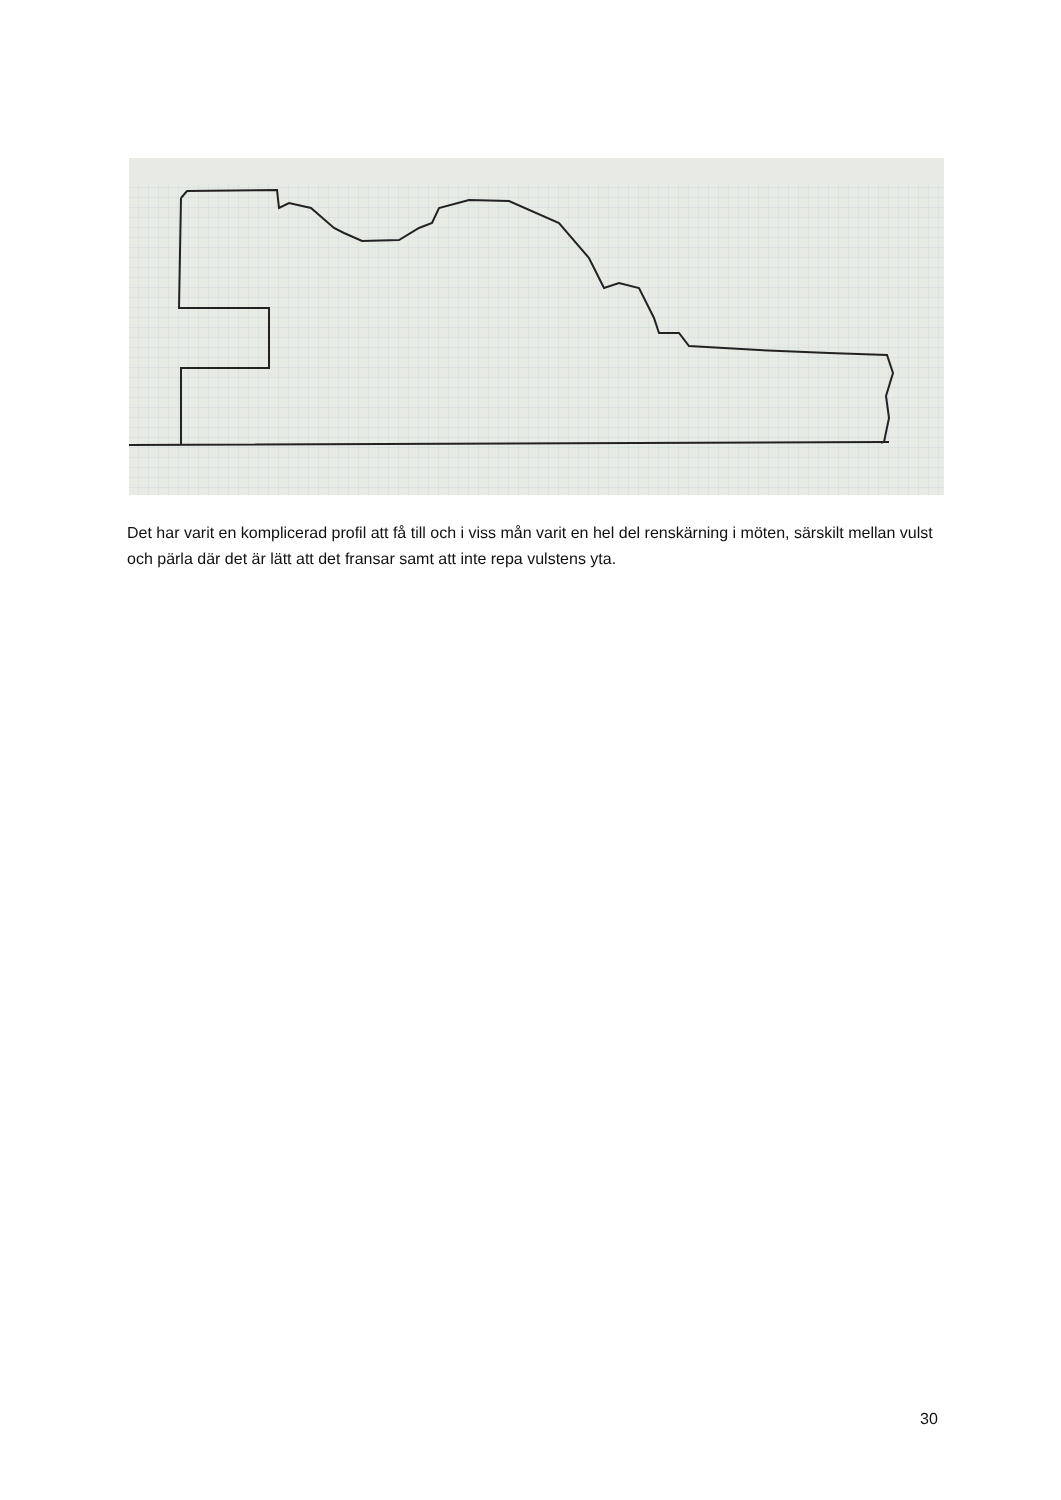Det har varit en komplicerad profil att få till och i viss mån varit en hel del renskärning i möten, särskilt mellan vulst och pärla där det är lätt att det fransar samt att inte repa vulstens yta.
30